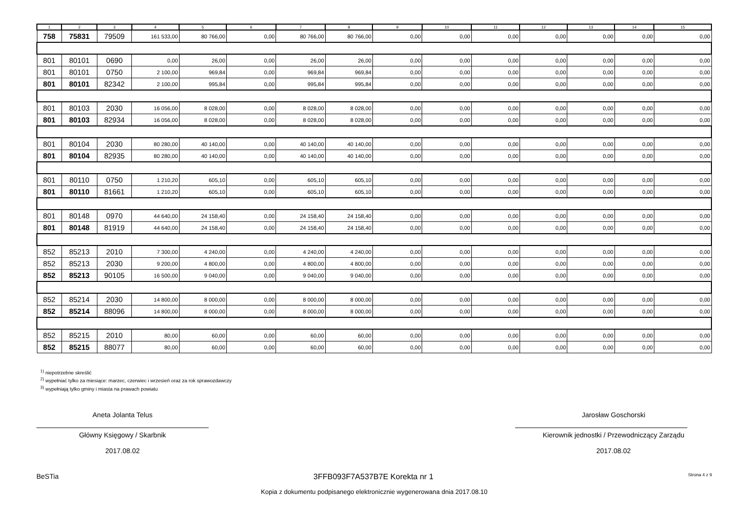| 1 | 2 | 3 | 4 | 5 | 6 | 7 | 8 | 9 | 10 | 11 | 12 | 13 | 14 | 15 |
| --- | --- | --- | --- | --- | --- | --- | --- | --- | --- | --- | --- | --- | --- | --- |
| 758 | 75831 | 79509 | 161 533,00 | 80 766,00 | 0,00 | 80 766,00 | 80 766,00 | 0,00 | 0,00 | 0,00 | 0,00 | 0,00 | 0,00 | 0,00 |
| 801 | 80101 | 0690 | 0,00 | 26,00 | 0,00 | 26,00 | 26,00 | 0,00 | 0,00 | 0,00 | 0,00 | 0,00 | 0,00 | 0,00 |
| 801 | 80101 | 0750 | 2 100,00 | 969,84 | 0,00 | 969,84 | 969,84 | 0,00 | 0,00 | 0,00 | 0,00 | 0,00 | 0,00 | 0,00 |
| 801 | 80101 | 82342 | 2 100,00 | 995,84 | 0,00 | 995,84 | 995,84 | 0,00 | 0,00 | 0,00 | 0,00 | 0,00 | 0,00 | 0,00 |
| 801 | 80103 | 2030 | 16 056,00 | 8 028,00 | 0,00 | 8 028,00 | 8 028,00 | 0,00 | 0,00 | 0,00 | 0,00 | 0,00 | 0,00 | 0,00 |
| 801 | 80103 | 82934 | 16 056,00 | 8 028,00 | 0,00 | 8 028,00 | 8 028,00 | 0,00 | 0,00 | 0,00 | 0,00 | 0,00 | 0,00 | 0,00 |
| 801 | 80104 | 2030 | 80 280,00 | 40 140,00 | 0,00 | 40 140,00 | 40 140,00 | 0,00 | 0,00 | 0,00 | 0,00 | 0,00 | 0,00 | 0,00 |
| 801 | 80104 | 82935 | 80 280,00 | 40 140,00 | 0,00 | 40 140,00 | 40 140,00 | 0,00 | 0,00 | 0,00 | 0,00 | 0,00 | 0,00 | 0,00 |
| 801 | 80110 | 0750 | 1 210,20 | 605,10 | 0,00 | 605,10 | 605,10 | 0,00 | 0,00 | 0,00 | 0,00 | 0,00 | 0,00 | 0,00 |
| 801 | 80110 | 81661 | 1 210,20 | 605,10 | 0,00 | 605,10 | 605,10 | 0,00 | 0,00 | 0,00 | 0,00 | 0,00 | 0,00 | 0,00 |
| 801 | 80148 | 0970 | 44 640,00 | 24 158,40 | 0,00 | 24 158,40 | 24 158,40 | 0,00 | 0,00 | 0,00 | 0,00 | 0,00 | 0,00 | 0,00 |
| 801 | 80148 | 81919 | 44 640,00 | 24 158,40 | 0,00 | 24 158,40 | 24 158,40 | 0,00 | 0,00 | 0,00 | 0,00 | 0,00 | 0,00 | 0,00 |
| 852 | 85213 | 2010 | 7 300,00 | 4 240,00 | 0,00 | 4 240,00 | 4 240,00 | 0,00 | 0,00 | 0,00 | 0,00 | 0,00 | 0,00 | 0,00 |
| 852 | 85213 | 2030 | 9 200,00 | 4 800,00 | 0,00 | 4 800,00 | 4 800,00 | 0,00 | 0,00 | 0,00 | 0,00 | 0,00 | 0,00 | 0,00 |
| 852 | 85213 | 90105 | 16 500,00 | 9 040,00 | 0,00 | 9 040,00 | 9 040,00 | 0,00 | 0,00 | 0,00 | 0,00 | 0,00 | 0,00 | 0,00 |
| 852 | 85214 | 2030 | 14 800,00 | 8 000,00 | 0,00 | 8 000,00 | 8 000,00 | 0,00 | 0,00 | 0,00 | 0,00 | 0,00 | 0,00 | 0,00 |
| 852 | 85214 | 88096 | 14 800,00 | 8 000,00 | 0,00 | 8 000,00 | 8 000,00 | 0,00 | 0,00 | 0,00 | 0,00 | 0,00 | 0,00 | 0,00 |
| 852 | 85215 | 2010 | 80,00 | 60,00 | 0,00 | 60,00 | 60,00 | 0,00 | 0,00 | 0,00 | 0,00 | 0,00 | 0,00 | 0,00 |
| 852 | 85215 | 88077 | 80,00 | 60,00 | 0,00 | 60,00 | 60,00 | 0,00 | 0,00 | 0,00 | 0,00 | 0,00 | 0,00 | 0,00 |
<sup>1)</sup> niepotrzebne skreślić
<sup>2)</sup> wypełniać tylko za miesiące: marzec, czerwiec i wrzesień oraz za rok sprawozdawczy
<sup>3)</sup> wypełniają tylko gminy i miasta na prawach powiatu
Aneta Jolanta Telus
Główny Księgowy / Skarbnik
2017.08.02
Jarosław Goschorski
Kierownik jednostki / Przewodniczący Zarządu
2017.08.02
BeSTia 3FFB093F7A537B7E Korekta nr 1 Strona 4 z 9
Kopia z dokumentu podpisanego elektronicznie wygenerowana dnia 2017.08.10